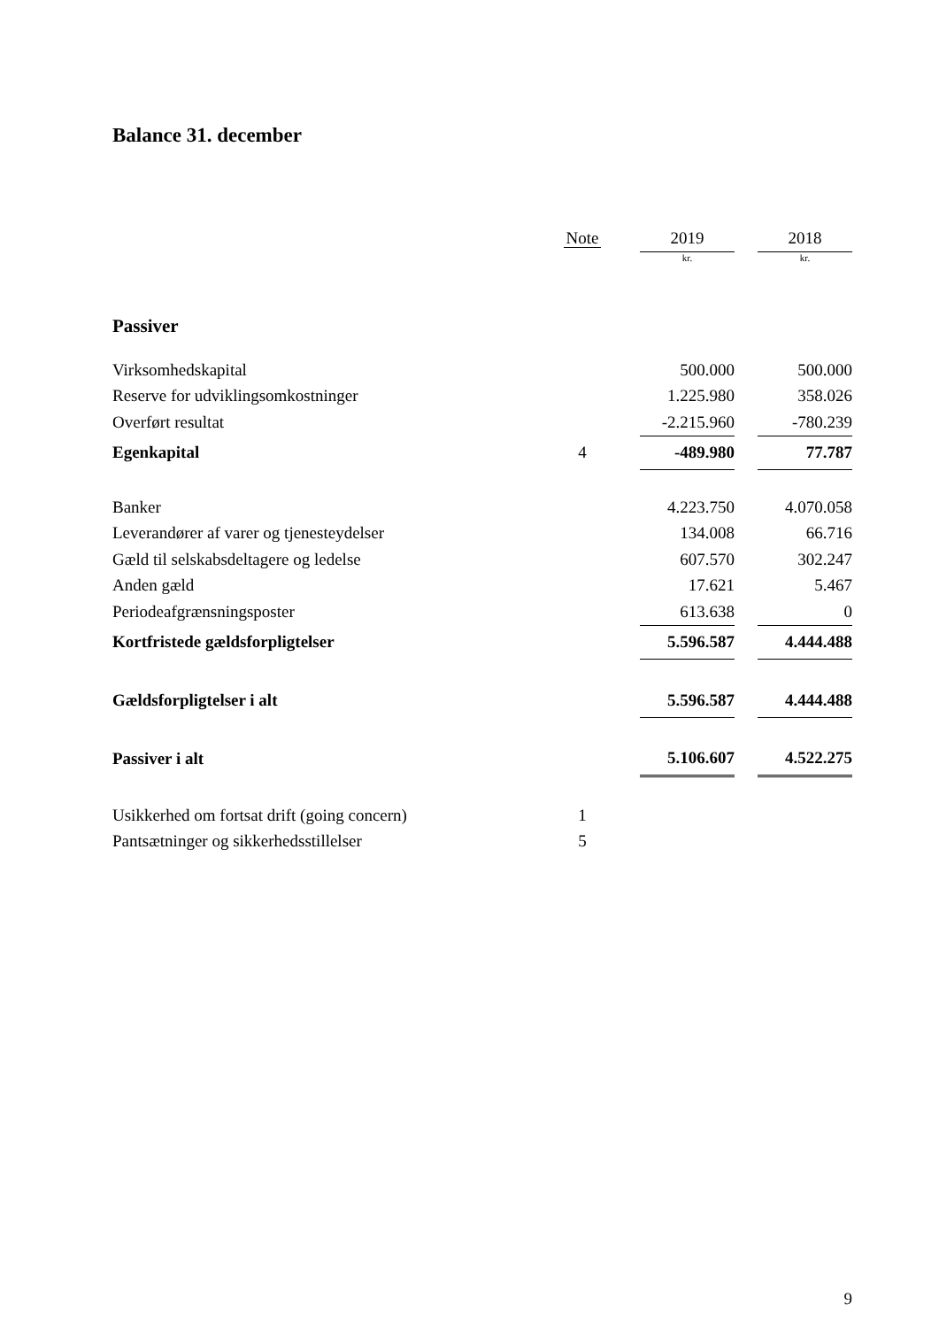Balance 31. december
| | Note | | 2019 | | 2018 |
| --- | --- | --- | --- | --- | --- |
| | | | kr. | | kr. |
| Passiver | | | | | |
| Virksomhedskapital | | | 500.000 | | 500.000 |
| Reserve for udviklingsomkostninger | | | 1.225.980 | | 358.026 |
| Overført resultat | | | -2.215.960 | | -780.239 |
| Egenkapital | 4 | | -489.980 | | 77.787 |
| Banker | | | 4.223.750 | | 4.070.058 |
| Leverandører af varer og tjenesteydelser | | | 134.008 | | 66.716 |
| Gæld til selskabsdeltagere og ledelse | | | 607.570 | | 302.247 |
| Anden gæld | | | 17.621 | | 5.467 |
| Periodeafgrænsningsposter | | | 613.638 | | 0 |
| Kortfristede gældsforpligtelser | | | 5.596.587 | | 4.444.488 |
| Gældsforpligtelser i alt | | | 5.596.587 | | 4.444.488 |
| Passiver i alt | | | 5.106.607 | | 4.522.275 |
| Usikkerhed om fortsat drift (going concern) | 1 | | | | |
| Pantsætninger og sikkerhedsstillelser | 5 | | | | |
9